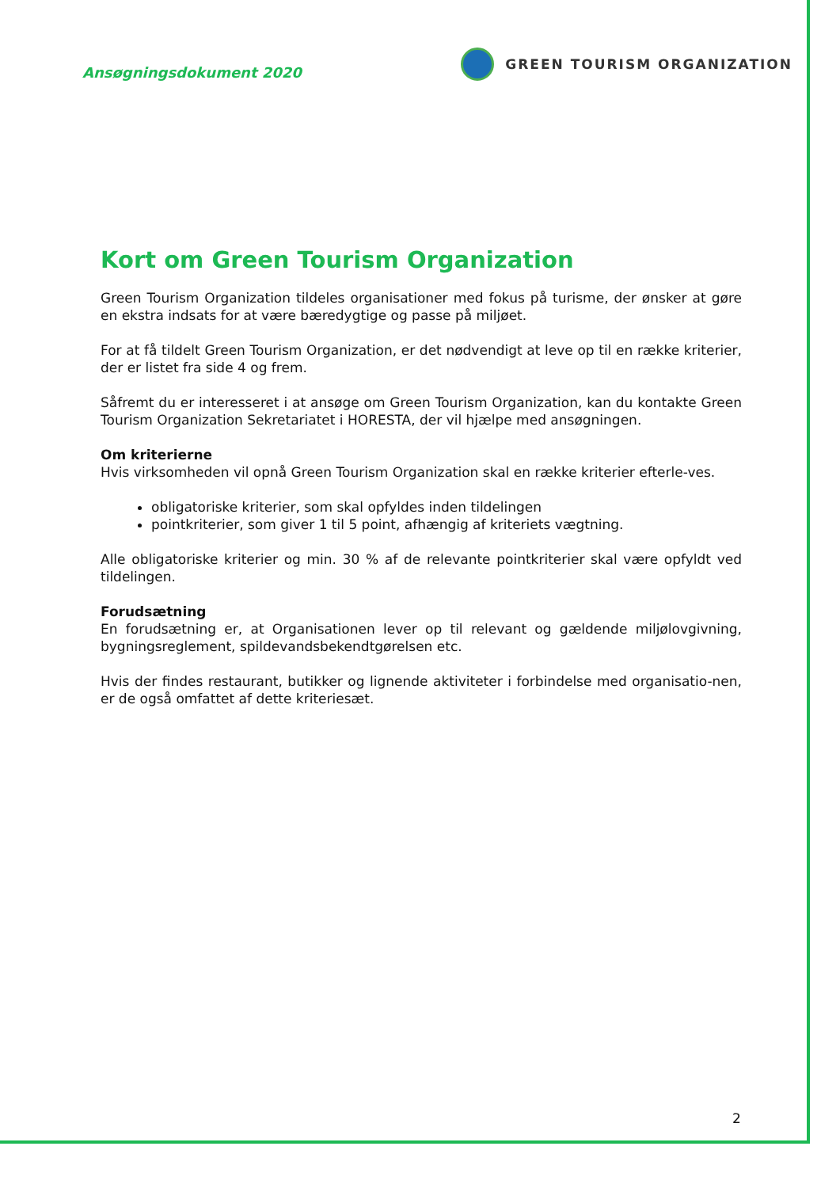Ansøgningsdokument 2020
GREEN TOURISM ORGANIZATION
Kort om Green Tourism Organization
Green Tourism Organization tildeles organisationer med fokus på turisme, der ønsker at gøre en ekstra indsats for at være bæredygtige og passe på miljøet.
For at få tildelt Green Tourism Organization, er det nødvendigt at leve op til en række kriterier, der er listet fra side 4 og frem.
Såfremt du er interesseret i at ansøge om Green Tourism Organization, kan du kontakte Green Tourism Organization Sekretariatet i HORESTA, der vil hjælpe med ansøgningen.
Om kriterierne
Hvis virksomheden vil opnå Green Tourism Organization skal en række kriterier efterle-ves.
obligatoriske kriterier, som skal opfyldes inden tildelingen
pointkriterier, som giver 1 til 5 point, afhængig af kriteriets vægtning.
Alle obligatoriske kriterier og min. 30 % af de relevante pointkriterier skal være opfyldt ved tildelingen.
Forudsætning
En forudsætning er, at Organisationen lever op til relevant og gældende miljølovgivning, bygningsreglement, spildevandsbekendtgørelsen etc.
Hvis der findes restaurant, butikker og lignende aktiviteter i forbindelse med organisatio-nen, er de også omfattet af dette kriteriesæt.
2